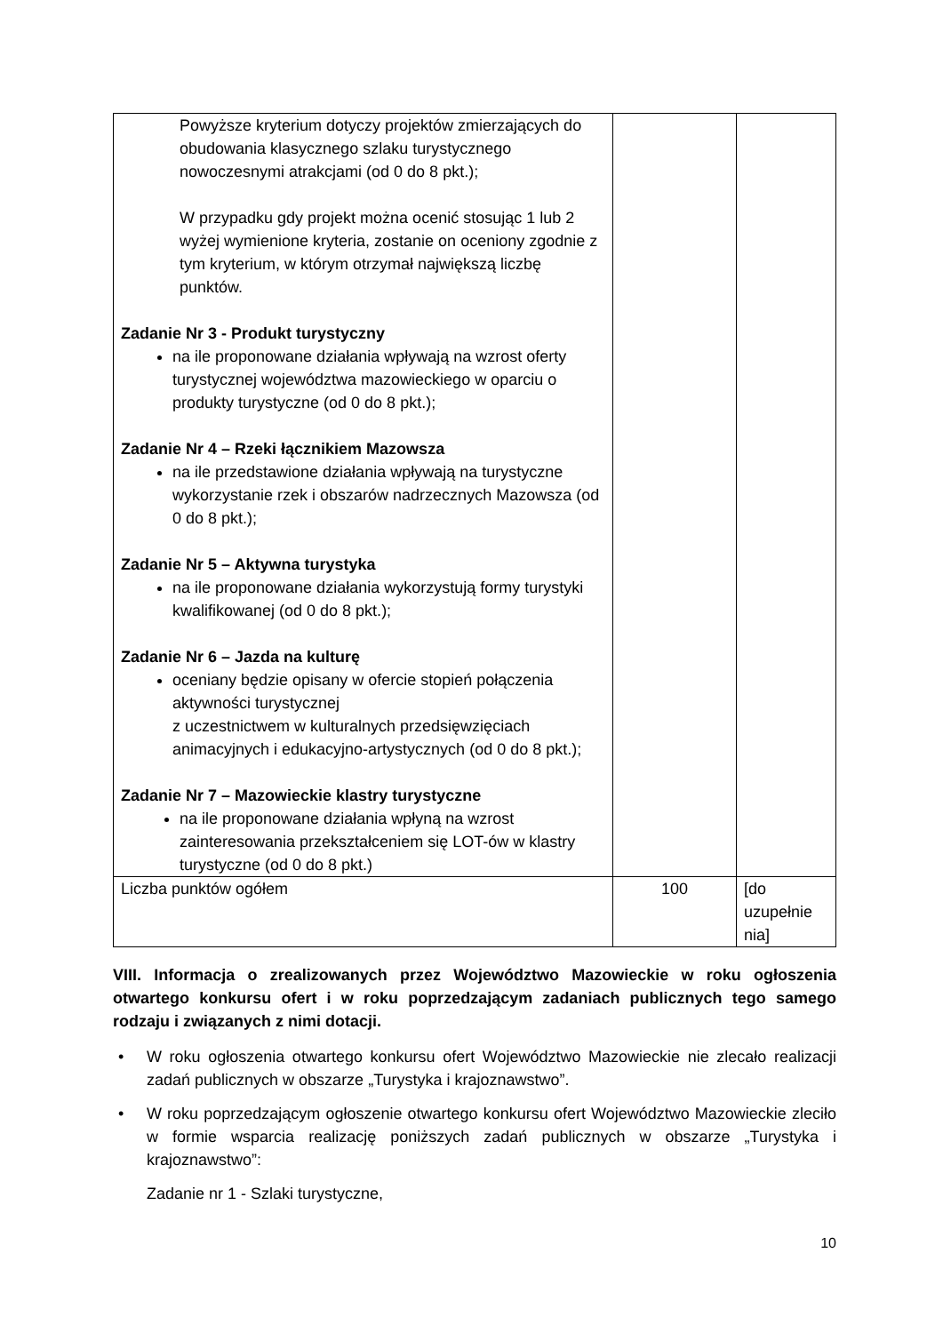| Powyższe kryterium dotyczy projektów zmierzających do obudowania klasycznego szlaku turystycznego nowoczesnymi atrakcjami (od 0 do 8 pkt.); W przypadku gdy projekt można ocenić stosując 1 lub 2 wyżej wymienione kryteria, zostanie on oceniony zgodnie z tym kryterium, w którym otrzymał największą liczbę punktów. Zadanie Nr 3 - Produkt turystyczny na ile proponowane działania wpływają na wzrost oferty turystycznej województwa mazowieckiego w oparciu o produkty turystyczne (od 0 do 8 pkt.); Zadanie Nr 4 – Rzeki łącznikiem Mazowsza na ile przedstawione działania wpływają na turystyczne wykorzystanie rzek i obszarów nadrzecznych Mazowsza (od 0 do 8 pkt.); Zadanie Nr 5 – Aktywna turystyka na ile proponowane działania wykorzystują formy turystyki kwalifikowanej (od 0 do 8 pkt.); Zadanie Nr 6 – Jazda na kulturę oceniany będzie opisany w ofercie stopień połączenia aktywności turystycznej z uczestnictwem w kulturalnych przedsięwzięciach animacyjnych i edukacyjno-artystycznych (od 0 do 8 pkt.); Zadanie Nr 7 – Mazowieckie klastry turystyczne na ile proponowane działania wpłyną na wzrost zainteresowania przekształceniem się LOT-ów w klastry turystyczne (od 0 do 8 pkt.) | | |
| Liczba punktów ogółem | 100 | [do uzupełnie nia] |
VIII. Informacja o zrealizowanych przez Województwo Mazowieckie w roku ogłoszenia otwartego konkursu ofert i w roku poprzedzającym zadaniach publicznych tego samego rodzaju i związanych z nimi dotacji.
• W roku ogłoszenia otwartego konkursu ofert Województwo Mazowieckie nie zlecało realizacji zadań publicznych w obszarze „Turystyka i krajoznawstwo”.
• W roku poprzedzającym ogłoszenie otwartego konkursu ofert Województwo Mazowieckie zleciło w formie wsparcia realizację poniższych zadań publicznych w obszarze „Turystyka i krajoznawstwo”:
Zadanie nr 1 - Szlaki turystyczne,
10